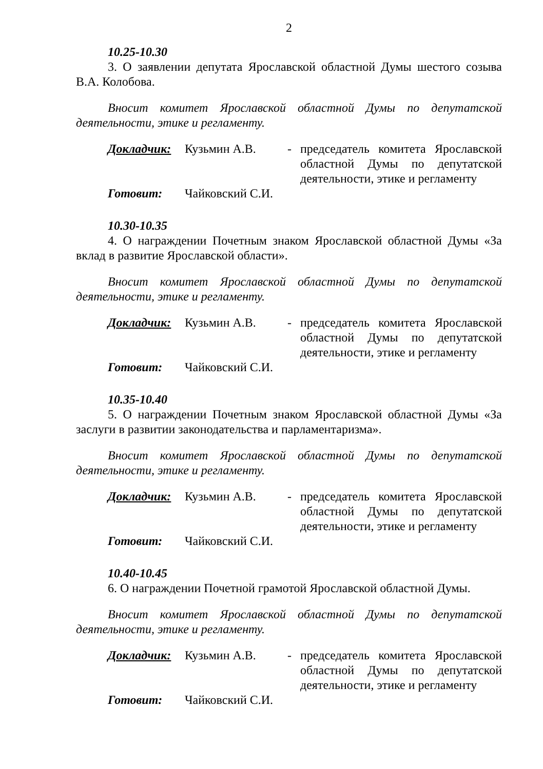2
10.25-10.30
3. О заявлении депутата Ярославской областной Думы шестого созыва В.А. Колобова.
Вносит комитет Ярославской областной Думы по депутатской деятельности, этике и регламенту.
Докладчик: Кузьмин А.В. - председатель комитета Ярославской областной Думы по депутатской деятельности, этике и регламенту
Готовит: Чайковский С.И.
10.30-10.35
4. О награждении Почетным знаком Ярославской областной Думы «За вклад в развитие Ярославской области».
Вносит комитет Ярославской областной Думы по депутатской деятельности, этике и регламенту.
Докладчик: Кузьмин А.В. - председатель комитета Ярославской областной Думы по депутатской деятельности, этике и регламенту
Готовит: Чайковский С.И.
10.35-10.40
5. О награждении Почетным знаком Ярославской областной Думы «За заслуги в развитии законодательства и парламентаризма».
Вносит комитет Ярославской областной Думы по депутатской деятельности, этике и регламенту.
Докладчик: Кузьмин А.В. - председатель комитета Ярославской областной Думы по депутатской деятельности, этике и регламенту
Готовит: Чайковский С.И.
10.40-10.45
6. О награждении Почетной грамотой Ярославской областной Думы.
Вносит комитет Ярославской областной Думы по депутатской деятельности, этике и регламенту.
Докладчик: Кузьмин А.В. - председатель комитета Ярославской областной Думы по депутатской деятельности, этике и регламенту
Готовит: Чайковский С.И.